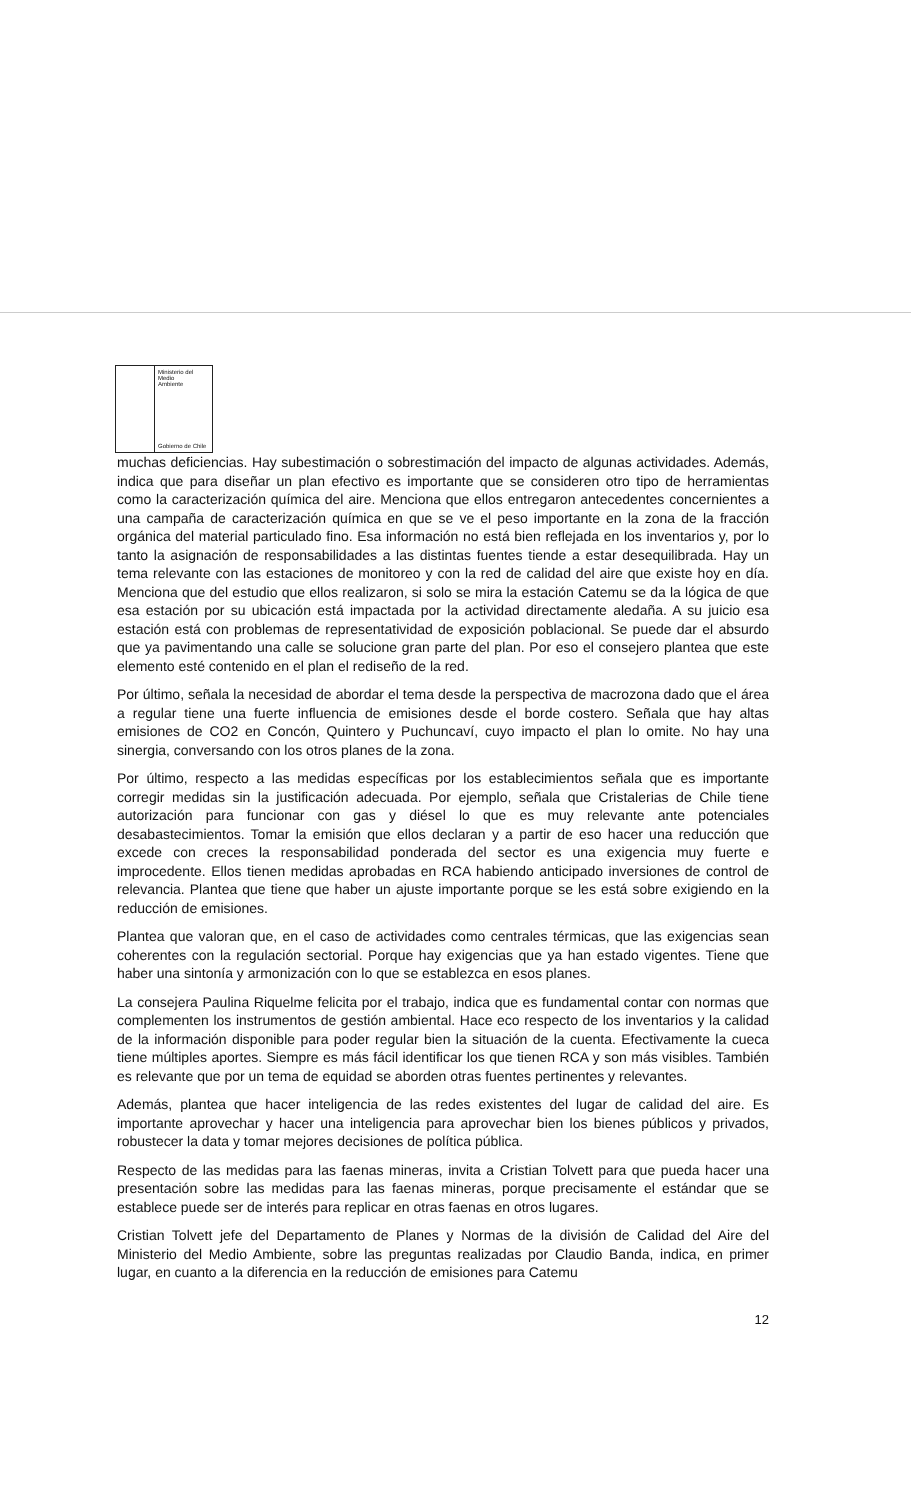Ministerio del
Medio
Ambiente
Gobierno de Chile
muchas deficiencias. Hay subestimación o sobrestimación del impacto de algunas actividades. Además, indica que para diseñar un plan efectivo es importante que se consideren otro tipo de herramientas como la caracterización química del aire. Menciona que ellos entregaron antecedentes concernientes a una campaña de caracterización química en que se ve el peso importante en la zona de la fracción orgánica del material particulado fino. Esa información no está bien reflejada en los inventarios y, por lo tanto la asignación de responsabilidades a las distintas fuentes tiende a estar desequilibrada. Hay un tema relevante con las estaciones de monitoreo y con la red de calidad del aire que existe hoy en día. Menciona que del estudio que ellos realizaron, si solo se mira la estación Catemu se da la lógica de que esa estación por su ubicación está impactada por la actividad directamente aledaña. A su juicio esa estación está con problemas de representatividad de exposición poblacional. Se puede dar el absurdo que ya pavimentando una calle se solucione gran parte del plan. Por eso el consejero plantea que este elemento esté contenido en el plan el rediseño de la red.
Por último, señala la necesidad de abordar el tema desde la perspectiva de macrozona dado que el área a regular tiene una fuerte influencia de emisiones desde el borde costero. Señala que hay altas emisiones de CO2 en Concón, Quintero y Puchuncaví, cuyo impacto el plan lo omite. No hay una sinergia, conversando con los otros planes de la zona.
Por último, respecto a las medidas específicas por los establecimientos señala que es importante corregir medidas sin la justificación adecuada. Por ejemplo, señala que Cristalerias de Chile tiene autorización para funcionar con gas y diésel lo que es muy relevante ante potenciales desabastecimientos. Tomar la emisión que ellos declaran y a partir de eso hacer una reducción que excede con creces la responsabilidad ponderada del sector es una exigencia muy fuerte e improcedente. Ellos tienen medidas aprobadas en RCA habiendo anticipado inversiones de control de relevancia. Plantea que tiene que haber un ajuste importante porque se les está sobre exigiendo en la reducción de emisiones.
Plantea que valoran que, en el caso de actividades como centrales térmicas, que las exigencias sean coherentes con la regulación sectorial. Porque hay exigencias que ya han estado vigentes. Tiene que haber una sintonía y armonización con lo que se establezca en esos planes.
La consejera Paulina Riquelme felicita por el trabajo, indica que es fundamental contar con normas que complementen los instrumentos de gestión ambiental. Hace eco respecto de los inventarios y la calidad de la información disponible para poder regular bien la situación de la cuenta. Efectivamente la cueca tiene múltiples aportes. Siempre es más fácil identificar los que tienen RCA y son más visibles. También es relevante que por un tema de equidad se aborden otras fuentes pertinentes y relevantes.
Además, plantea que hacer inteligencia de las redes existentes del lugar de calidad del aire. Es importante aprovechar y hacer una inteligencia para aprovechar bien los bienes públicos y privados, robustecer la data y tomar mejores decisiones de política pública.
Respecto de las medidas para las faenas mineras, invita a Cristian Tolvett para que pueda hacer una presentación sobre las medidas para las faenas mineras, porque precisamente el estándar que se establece puede ser de interés para replicar en otras faenas en otros lugares.
Cristian Tolvett jefe del Departamento de Planes y Normas de la división de Calidad del Aire del Ministerio del Medio Ambiente, sobre las preguntas realizadas por Claudio Banda, indica, en primer lugar, en cuanto a la diferencia en la reducción de emisiones para Catemu
12